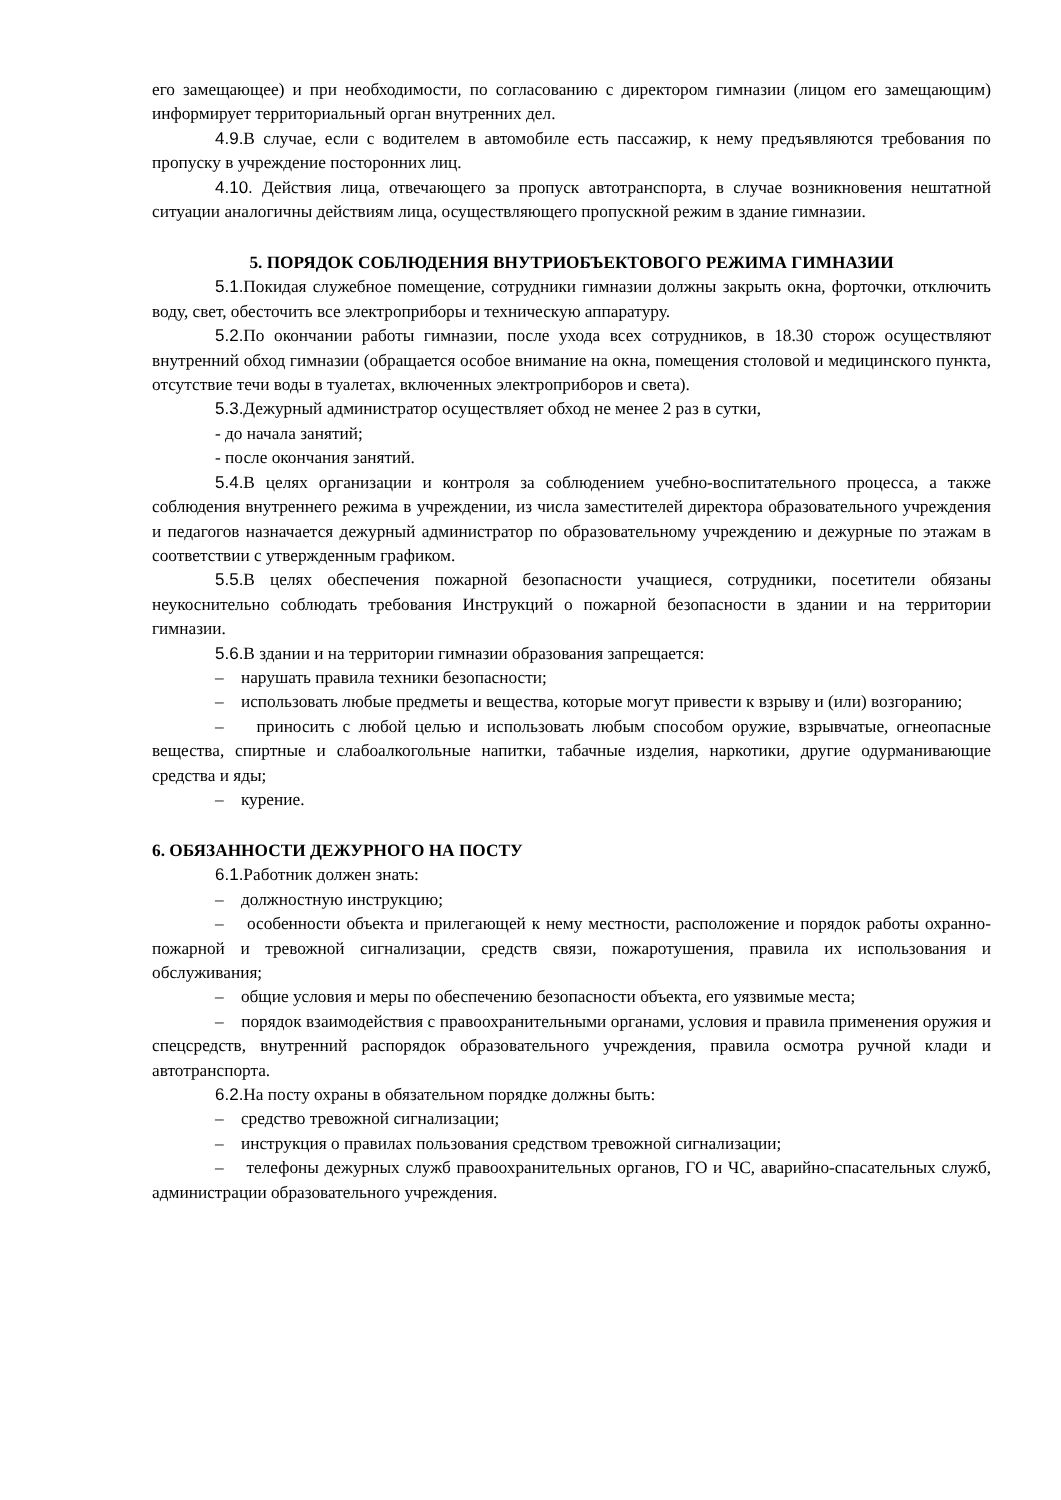его замещающее) и при необходимости, по согласованию с директором гимназии (лицом его замещающим) информирует территориальный орган внутренних дел.
4.9. В случае, если с водителем в автомобиле есть пассажир, к нему предъявляются требования по пропуску в учреждение посторонних лиц.
4.10. Действия лица, отвечающего за пропуск автотранспорта, в случае возникновения нештатной ситуации аналогичны действиям лица, осуществляющего пропускной режим в здание гимназии.
5. ПОРЯДОК СОБЛЮДЕНИЯ ВНУТРИОБЪЕКТОВОГО РЕЖИМА ГИМНАЗИИ
5.1. Покидая служебное помещение, сотрудники гимназии должны закрыть окна, форточки, отключить воду, свет, обесточить все электроприборы и техническую аппаратуру.
5.2. По окончании работы гимназии, после ухода всех сотрудников, в 18.30 сторож осуществляют внутренний обход гимназии (обращается особое внимание на окна, помещения столовой и медицинского пункта, отсутствие течи воды в туалетах, включенных электроприборов и света).
5.3. Дежурный администратор осуществляет обход не менее 2 раз в сутки,
- до начала занятий;
- после окончания занятий.
5.4. В целях организации и контроля за соблюдением учебно-воспитательного процесса, а также соблюдения внутреннего режима в учреждении, из числа заместителей директора образовательного учреждения и педагогов назначается дежурный администратор по образовательному учреждению и дежурные по этажам в соответствии с утвержденным графиком.
5.5. В целях обеспечения пожарной безопасности учащиеся, сотрудники, посетители обязаны неукоснительно соблюдать требования Инструкций о пожарной безопасности в здании и на территории гимназии.
5.6. В здании и на территории гимназии образования запрещается:
– нарушать правила техники безопасности;
– использовать любые предметы и вещества, которые могут привести к взрыву и (или) возгоранию;
– приносить с любой целью и использовать любым способом оружие, взрывчатые, огнеопасные вещества, спиртные и слабоалкогольные напитки, табачные изделия, наркотики, другие одурманивающие средства и яды;
– курение.
6. ОБЯЗАННОСТИ ДЕЖУРНОГО НА ПОСТУ
6.1. Работник должен знать:
– должностную инструкцию;
– особенности объекта и прилегающей к нему местности, расположение и порядок работы охранно-пожарной и тревожной сигнализации, средств связи, пожаротушения, правила их использования и обслуживания;
– общие условия и меры по обеспечению безопасности объекта, его уязвимые места;
– порядок взаимодействия с правоохранительными органами, условия и правила применения оружия и спецсредств, внутренний распорядок образовательного учреждения, правила осмотра ручной клади и автотранспорта.
6.2. На посту охраны в обязательном порядке должны быть:
– средство тревожной сигнализации;
– инструкция о правилах пользования средством тревожной сигнализации;
– телефоны дежурных служб правоохранительных органов, ГО и ЧС, аварийно-спасательных служб, администрации образовательного учреждения.